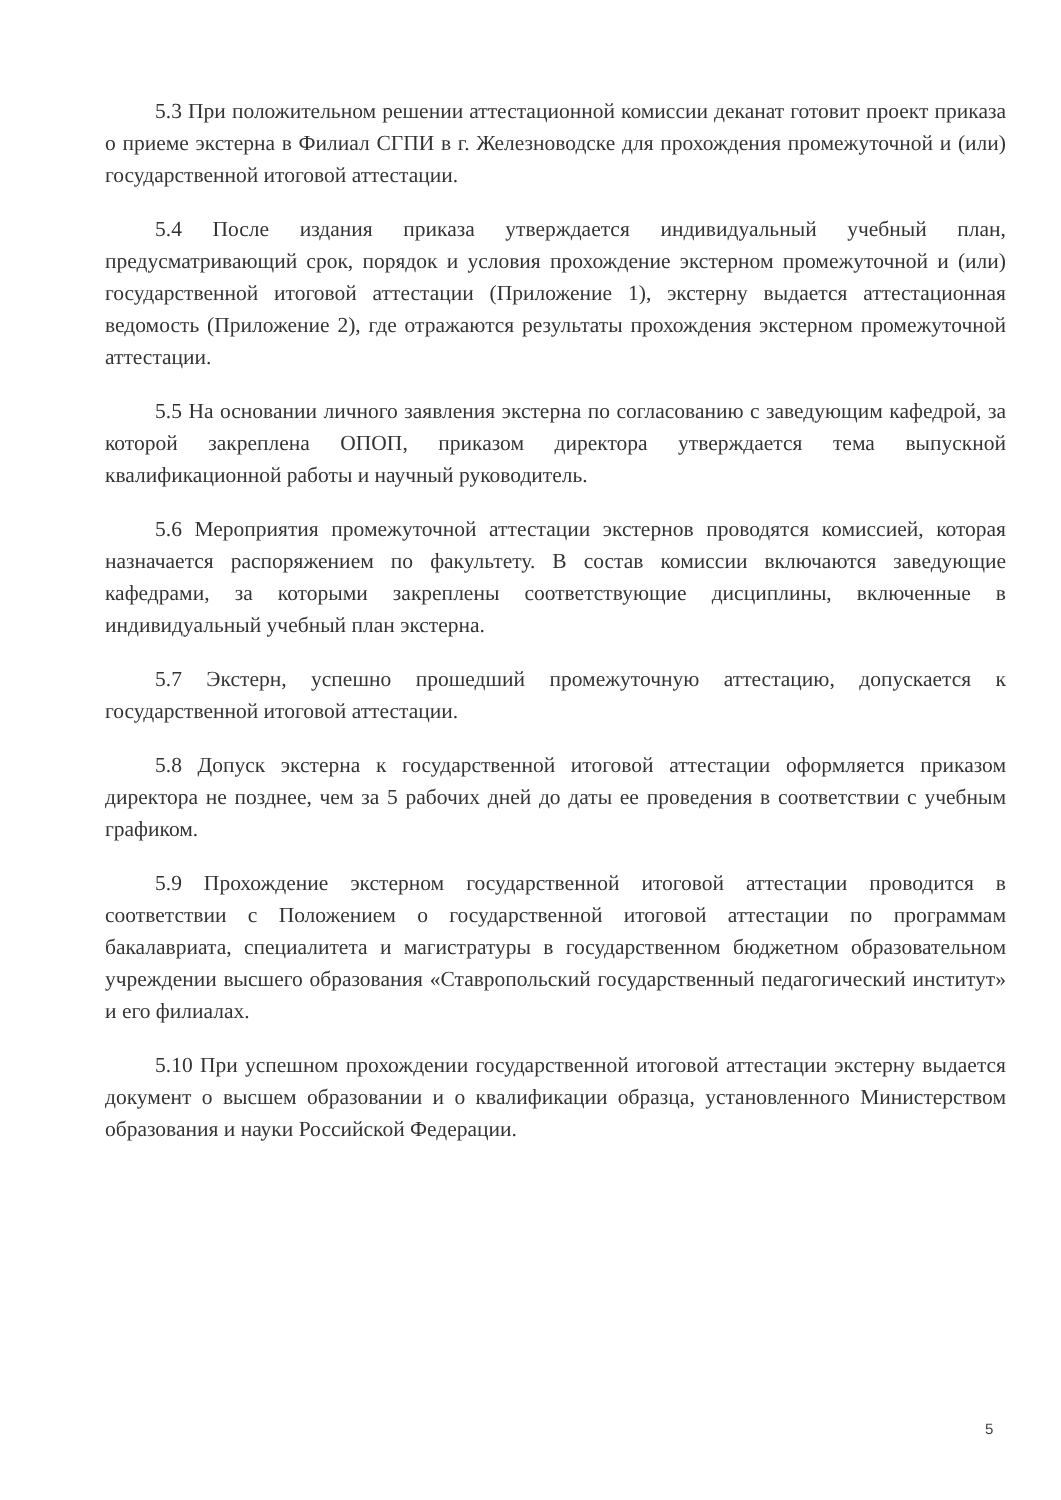5.3 При положительном решении аттестационной комиссии деканат готовит проект приказа о приеме экстерна в Филиал СГПИ в г. Железноводске для прохождения промежуточной и (или) государственной итоговой аттестации.
5.4 После издания приказа утверждается индивидуальный учебный план, предусматривающий срок, порядок и условия прохождение экстерном промежуточной и (или) государственной итоговой аттестации (Приложение 1), экстерну выдается аттестационная ведомость (Приложение 2), где отражаются результаты прохождения экстерном промежуточной аттестации.
5.5 На основании личного заявления экстерна по согласованию с заведующим кафедрой, за которой закреплена ОПОП, приказом директора утверждается тема выпускной квалификационной работы и научный руководитель.
5.6 Мероприятия промежуточной аттестации экстернов проводятся комиссией, которая назначается распоряжением по факультету. В состав комиссии включаются заведующие кафедрами, за которыми закреплены соответствующие дисциплины, включенные в индивидуальный учебный план экстерна.
5.7 Экстерн, успешно прошедший промежуточную аттестацию, допускается к государственной итоговой аттестации.
5.8 Допуск экстерна к государственной итоговой аттестации оформляется приказом директора не позднее, чем за 5 рабочих дней до даты ее проведения в соответствии с учебным графиком.
5.9 Прохождение экстерном государственной итоговой аттестации проводится в соответствии с Положением о государственной итоговой аттестации по программам бакалавриата, специалитета и магистратуры в государственном бюджетном образовательном учреждении высшего образования «Ставропольский государственный педагогический институт» и его филиалах.
5.10 При успешном прохождении государственной итоговой аттестации экстерну выдается документ о высшем образовании и о квалификации образца, установленного Министерством образования и науки Российской Федерации.
5